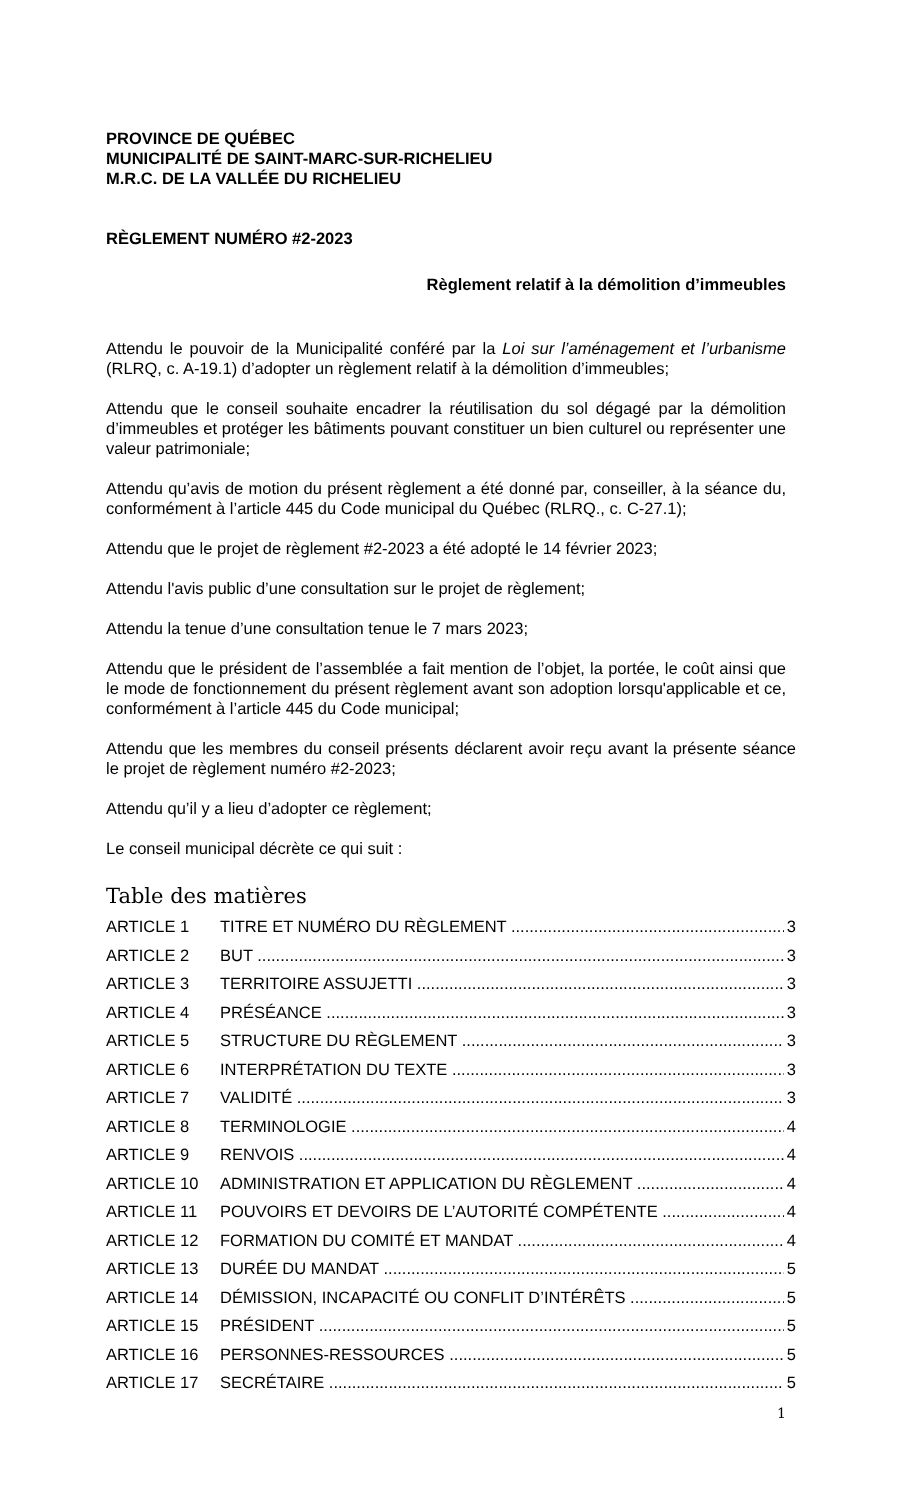PROVINCE DE QUÉBEC
MUNICIPALITÉ DE SAINT-MARC-SUR-RICHELIEU
M.R.C. DE LA VALLÉE DU RICHELIEU
RÈGLEMENT NUMÉRO #2-2023
Règlement relatif à la démolition d’immeubles
Attendu le pouvoir de la Municipalité conféré par la Loi sur l’aménagement et l’urbanisme (RLRQ, c. A-19.1) d’adopter un règlement relatif à la démolition d’immeubles;
Attendu que le conseil souhaite encadrer la réutilisation du sol dégagé par la démolition d’immeubles et protéger les bâtiments pouvant constituer un bien culturel ou représenter une valeur patrimoniale;
Attendu qu’avis de motion du présent règlement a été donné par, conseiller, à la séance du, conformément à l’article 445 du Code municipal du Québec (RLRQ., c. C-27.1);
Attendu que le projet de règlement #2-2023 a été adopté le 14 février 2023;
Attendu l'avis public d’une consultation sur le projet de règlement;
Attendu la tenue d’une consultation tenue le 7 mars 2023;
Attendu que le président de l’assemblée a fait mention de l’objet, la portée, le coût ainsi que le mode de fonctionnement du présent règlement avant son adoption lorsqu'applicable et ce, conformément à l’article 445 du Code municipal;
Attendu que les membres du conseil présents déclarent avoir reçu avant la présente séance le projet de règlement numéro #2-2023;
Attendu qu’il y a lieu d’adopter ce règlement;
Le conseil municipal décrète ce qui suit :
Table des matières
ARTICLE 1 TITRE ET NUMÉRO DU RÈGLEMENT 3
ARTICLE 2 BUT 3
ARTICLE 3 TERRITOIRE ASSUJETTI 3
ARTICLE 4 PRÉSÉANCE 3
ARTICLE 5 STRUCTURE DU RÈGLEMENT 3
ARTICLE 6 INTERPRÉTATION DU TEXTE 3
ARTICLE 7 VALIDITÉ 3
ARTICLE 8 TERMINOLOGIE 4
ARTICLE 9 RENVOIS 4
ARTICLE 10 ADMINISTRATION ET APPLICATION DU RÈGLEMENT 4
ARTICLE 11 POUVOIRS ET DEVOIRS DE L’AUTORITÉ COMPÉTENTE 4
ARTICLE 12 FORMATION DU COMITÉ ET MANDAT 4
ARTICLE 13 DURÉE DU MANDAT 5
ARTICLE 14 DÉMISSION, INCAPACITÉ OU CONFLIT D’INTÉRÊTS 5
ARTICLE 15 PRÉSIDENT 5
ARTICLE 16 PERSONNES-RESSOURCES 5
ARTICLE 17 SECRÉTAIRE 5
1